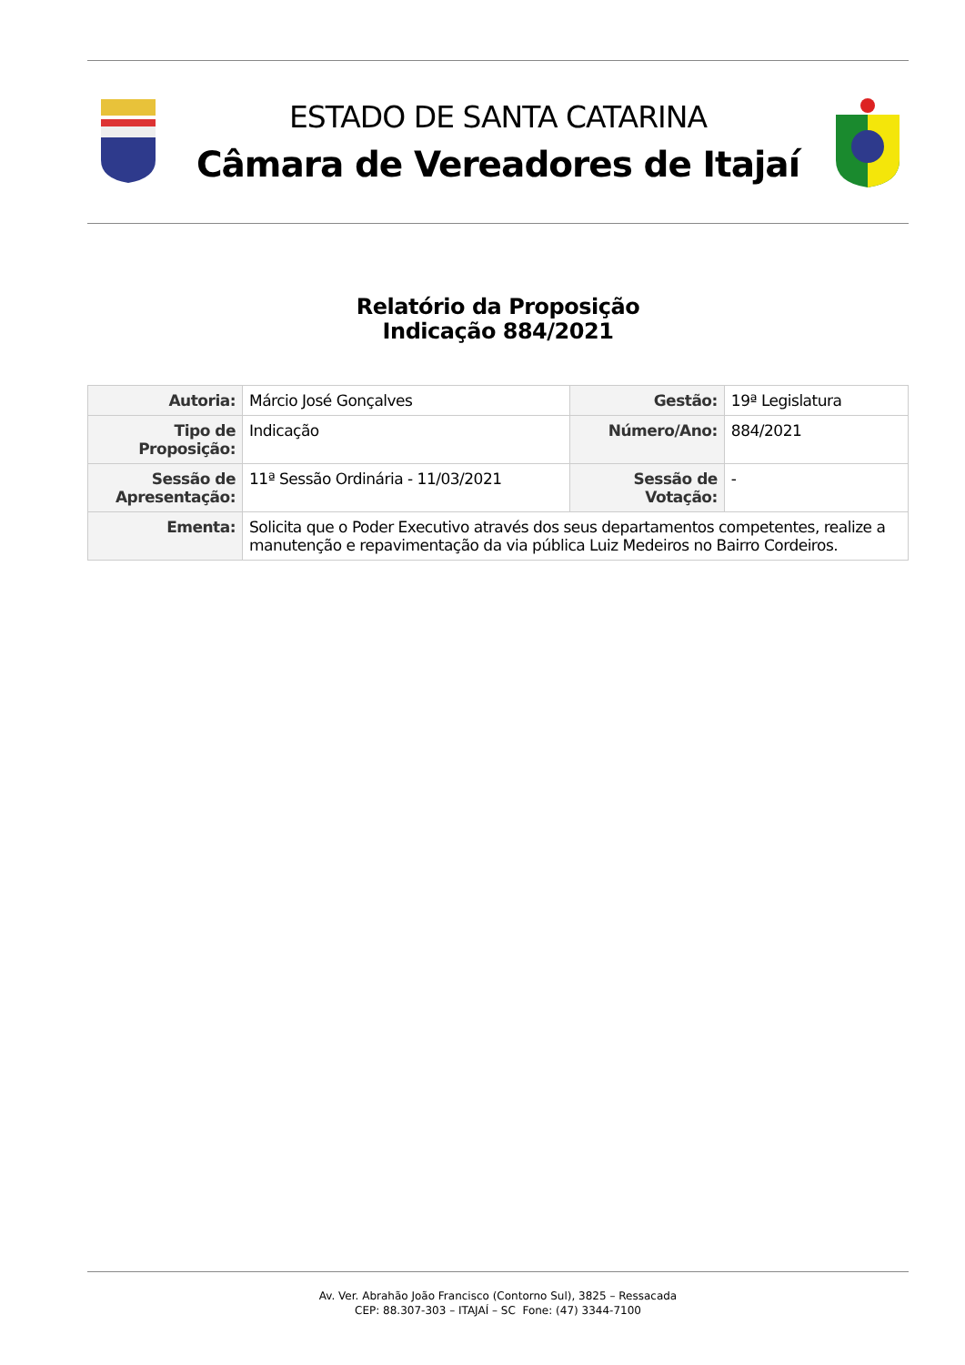ESTADO DE SANTA CATARINA
Câmara de Vereadores de Itajaí
Relatório da Proposição
Indicação 884/2021
| Autoria: | Márcio José Gonçalves | Gestão: | 19ª Legislatura |
| Tipo de Proposição: | Indicação | Número/Ano: | 884/2021 |
| Sessão de Apresentação: | 11ª Sessão Ordinária - 11/03/2021 | Sessão de Votação: | - |
| Ementa: | Solicita que o Poder Executivo através dos seus departamentos competentes, realize a manutenção e repavimentação da via pública Luiz Medeiros no Bairro Cordeiros. | | |
Av. Ver. Abrahão João Francisco (Contorno Sul), 3825 – Ressacada
CEP: 88.307-303 – ITAJAÍ – SC Fone: (47) 3344-7100